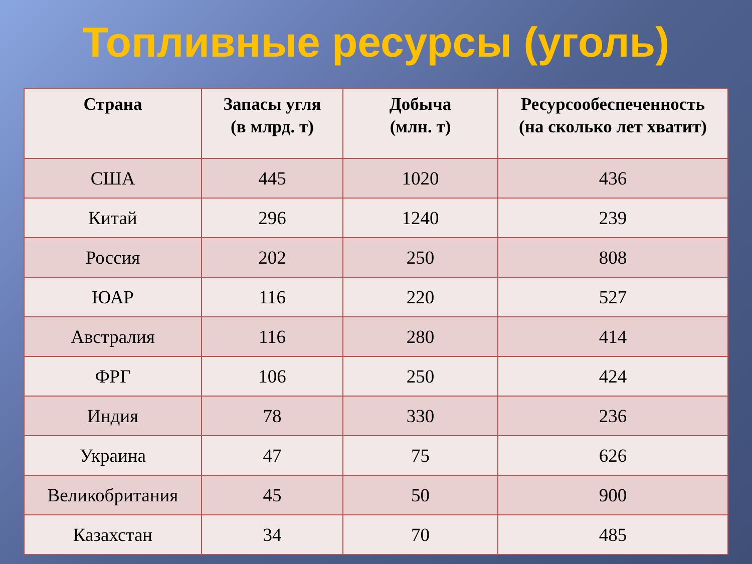Топливные ресурсы (уголь)
| Страна | Запасы угля (в млрд. т) | Добыча (млн. т) | Ресурсообеспеченность (на сколько лет хватит) |
| --- | --- | --- | --- |
| США | 445 | 1020 | 436 |
| Китай | 296 | 1240 | 239 |
| Россия | 202 | 250 | 808 |
| ЮАР | 116 | 220 | 527 |
| Австралия | 116 | 280 | 414 |
| ФРГ | 106 | 250 | 424 |
| Индия | 78 | 330 | 236 |
| Украина | 47 | 75 | 626 |
| Великобритания | 45 | 50 | 900 |
| Казахстан | 34 | 70 | 485 |